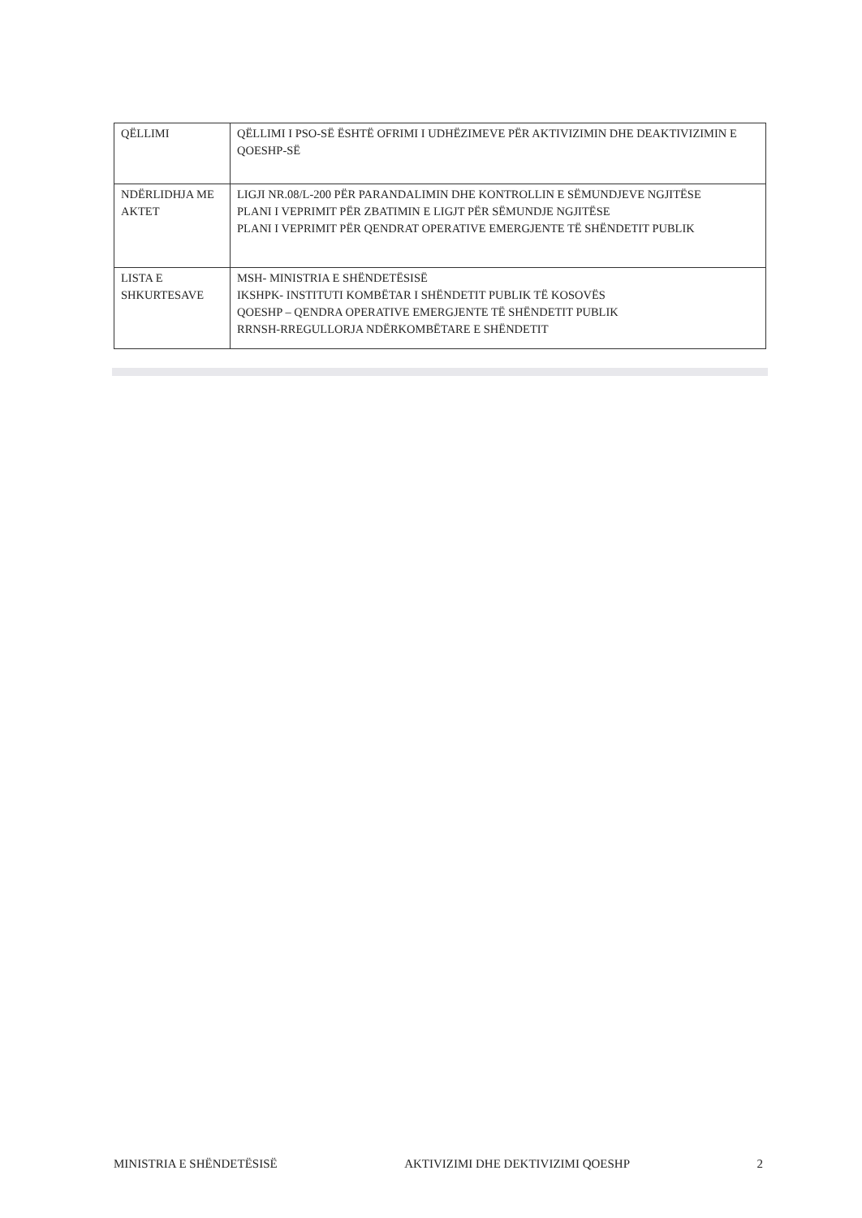| QËLLIMI | QËLLIMI I PSO-SË ËSHTË OFRIMI I UDHËZIMEVE PËR AKTIVIZIMIN DHE DEAKTIVIZIMIN E QOESHP-SË |
| NDËRLIDHJA ME AKTET | LIGJI NR.08/L-200 PËR PARANDALIMIN DHE KONTROLLIN E SËMUNDJEVE NGJITËSE PLANI I VEPRIMIT PËR ZBATIMIN E LIGJT PËR SËMUNDJE NGJITËSE PLANI I VEPRIMIT PËR QENDRAT OPERATIVE EMERGJENTE TË SHËNDETIT PUBLIK |
| LISTA E SHKURTESAVE | MSH- MINISTRIA E SHËNDETËSISË IKSHPK- INSTITUTI KOMBËTAR I SHËNDETIT PUBLIK TË KOSOVËS QOESHP – QENDRA OPERATIVE EMERGJENTE TË SHËNDETIT PUBLIK RRNSH-RREGULLORJA NDËRKOMBËTARE E SHËNDETIT |
MINISTRIA E SHËNDETËSISË AKTIVIZIMI DHE DEKTIVIZIMI QOESHP 2